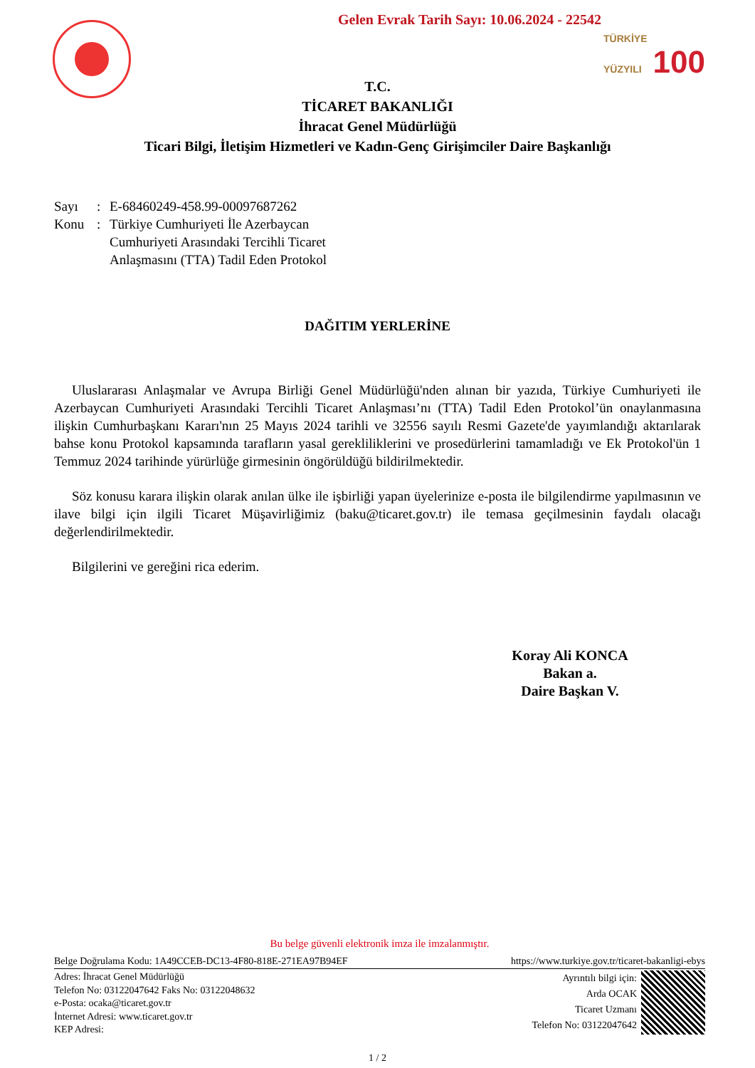Gelen Evrak Tarih Sayı: 10.06.2024 - 22542
TÜRKİYE
YÜZYILI 100
T.C.
TİCARET BAKANLIĞI
İhracat Genel Müdürlüğü
Ticari Bilgi, İletişim Hizmetleri ve Kadın-Genç Girişimciler Daire Başkanlığı
Sayı: E-68460249-458.99-00097687262 Konu: Türkiye Cumhuriyeti İle Azerbaycan Cumhuriyeti Arasındaki Tercihli Ticaret Anlaşmasını (TTA) Tadil Eden Protokol
DAĞITIM YERLERİNE
Uluslararası Anlaşmalar ve Avrupa Birliği Genel Müdürlüğü'nden alınan bir yazıda, Türkiye Cumhuriyeti ile Azerbaycan Cumhuriyeti Arasındaki Tercihli Ticaret Anlaşması’nı (TTA) Tadil Eden Protokol’ün onaylanmasına ilişkin Cumhurbaşkanı Kararı'nın 25 Mayıs 2024 tarihli ve 32556 sayılı Resmi Gazete'de yayımlandığı aktarılarak bahse konu Protokol kapsamında tarafların yasal gerekliliklerini ve prosedürlerini tamamladığı ve Ek Protokol'ün 1 Temmuz 2024 tarihinde yürürlüğe girmesinin öngörüldüğü bildirilmektedir.
Söz konusu karara ilişkin olarak anılan ülke ile işbirliği yapan üyelerinize e-posta ile bilgilendirme yapılmasının ve ilave bilgi için ilgili Ticaret Müşavirliğimiz (baku@ticaret.gov.tr) ile temasa geçilmesinin faydalı olacağı değerlendirilmektedir.
Bilgilerini ve gereğini rica ederim.
Koray Ali KONCA
Bakan a.
Daire Başkan V.
Bu belge güvenli elektronik imza ile imzalanmıştır.
Belge Doğrulama Kodu: 1A49CCEB-DC13-4F80-818E-271EA97B94EF https://www.turkiye.gov.tr/ticaret-bakanligi-ebys
Adres: İhracat Genel Müdürlüğü
Telefon No: 03122047642 Faks No: 03122048632
e-Posta: ocaka@ticaret.gov.tr
İnternet Adresi: www.ticaret.gov.tr
KEP Adresi:
Ayrıntılı bilgi için:
Arda OCAK
Ticaret Uzmanı
Telefon No: 03122047642
1 / 2